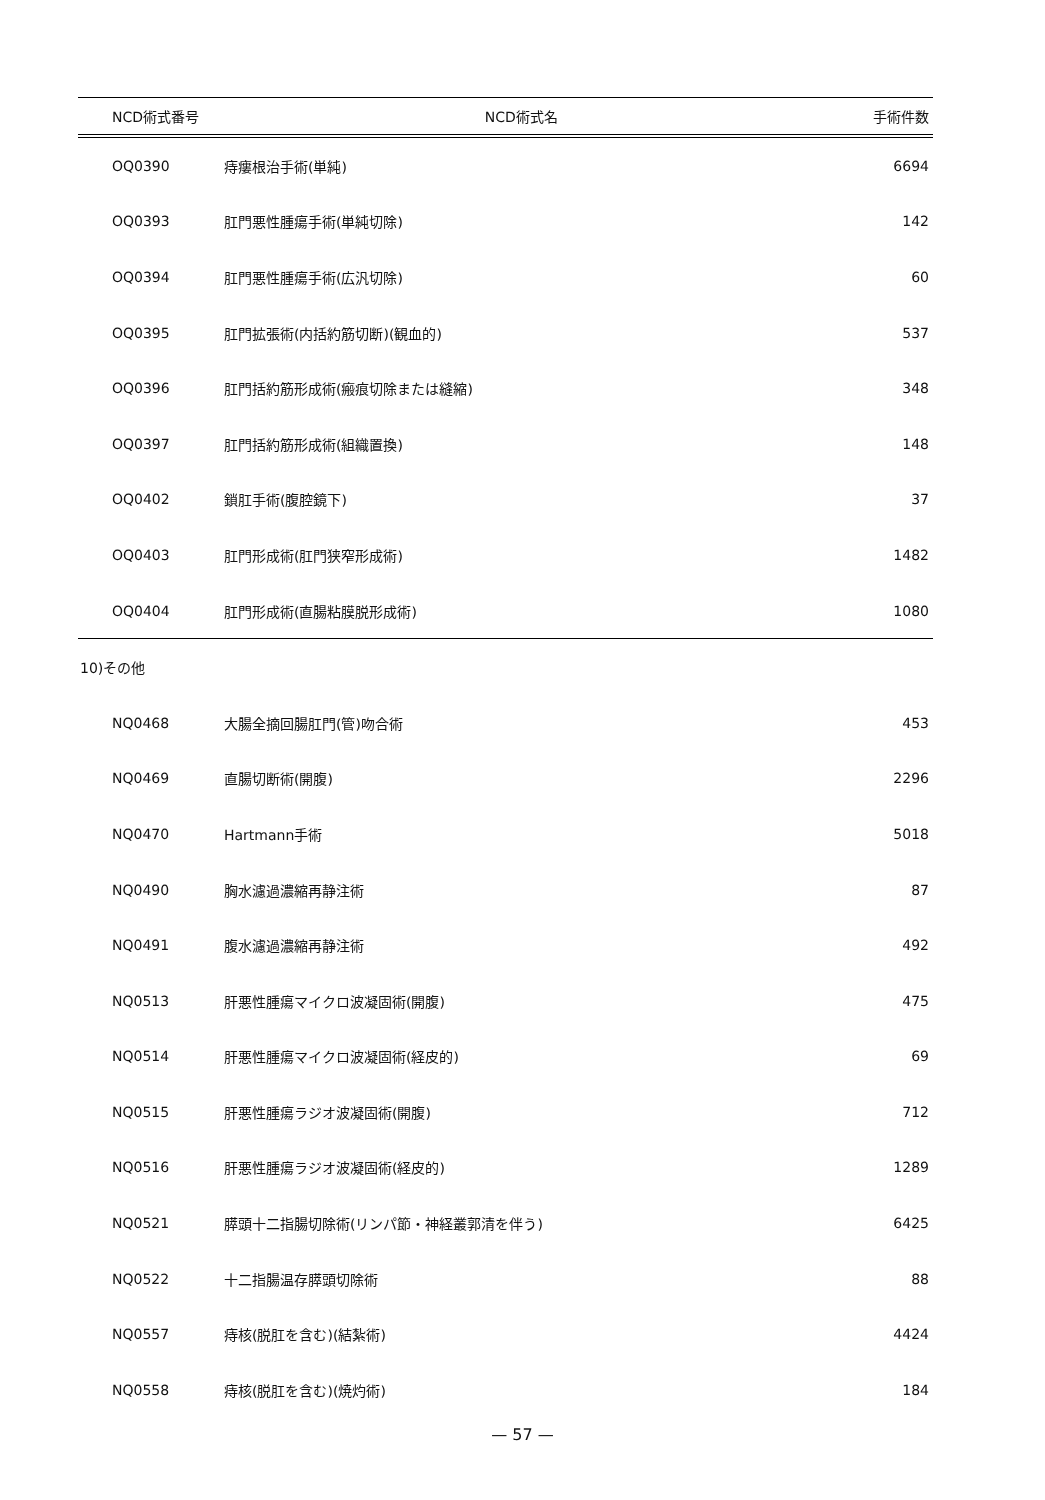| NCD術式番号 | NCD術式名 | 手術件数 |
| --- | --- | --- |
| OQ0390 | 痔瘻根治手術(単純) | 6694 |
| OQ0393 | 肛門悪性腫瘍手術(単純切除) | 142 |
| OQ0394 | 肛門悪性腫瘍手術(広汎切除) | 60 |
| OQ0395 | 肛門拡張術(内括約筋切断)(観血的) | 537 |
| OQ0396 | 肛門括約筋形成術(瘢痕切除または縫縮) | 348 |
| OQ0397 | 肛門括約筋形成術(組織置換) | 148 |
| OQ0402 | 鎖肛手術(腹腔鏡下) | 37 |
| OQ0403 | 肛門形成術(肛門狭窄形成術) | 1482 |
| OQ0404 | 肛門形成術(直腸粘膜脱形成術) | 1080 |
| 10)その他 | | |
| NQ0468 | 大腸全摘回腸肛門(管)吻合術 | 453 |
| NQ0469 | 直腸切断術(開腹) | 2296 |
| NQ0470 | Hartmann手術 | 5018 |
| NQ0490 | 胸水濾過濃縮再静注術 | 87 |
| NQ0491 | 腹水濾過濃縮再静注術 | 492 |
| NQ0513 | 肝悪性腫瘍マイクロ波凝固術(開腹) | 475 |
| NQ0514 | 肝悪性腫瘍マイクロ波凝固術(経皮的) | 69 |
| NQ0515 | 肝悪性腫瘍ラジオ波凝固術(開腹) | 712 |
| NQ0516 | 肝悪性腫瘍ラジオ波凝固術(経皮的) | 1289 |
| NQ0521 | 膵頭十二指腸切除術(リンパ節・神経叢郭清を伴う) | 6425 |
| NQ0522 | 十二指腸温存膵頭切除術 | 88 |
| NQ0557 | 痔核(脱肛を含む)(結紮術) | 4424 |
| NQ0558 | 痔核(脱肛を含む)(焼灼術) | 184 |
— 57 —